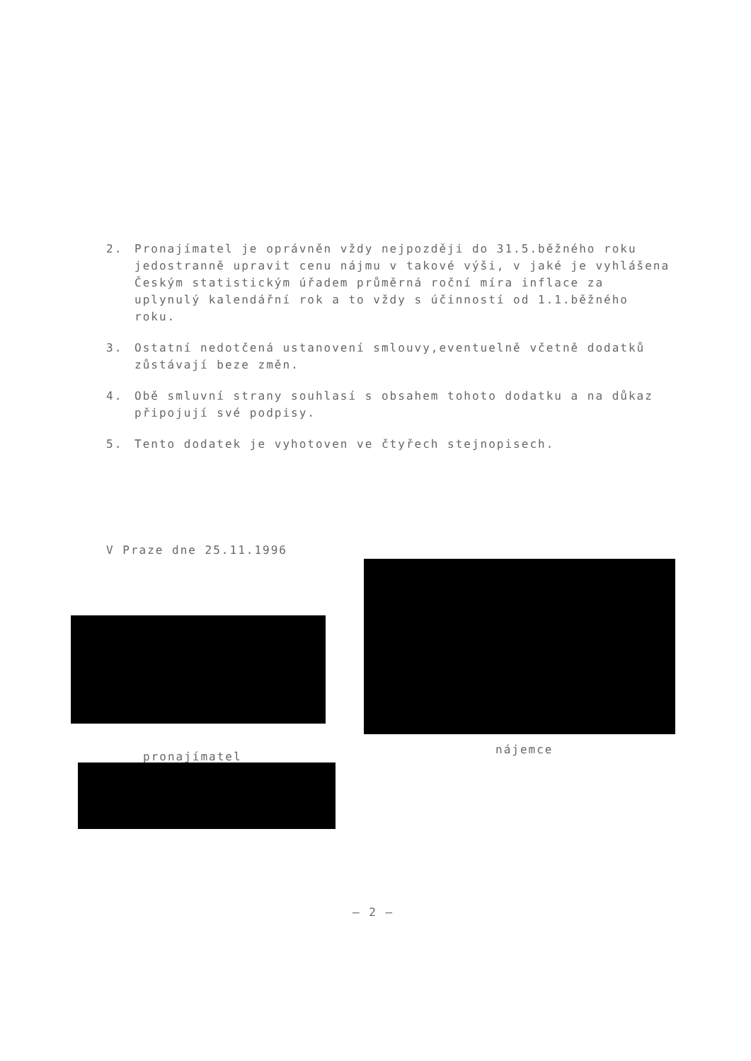2. Pronajímatel je oprávněn vždy nejpozději do 31.5.běžného roku jedostranně upravit cenu nájmu v takové výši, v jaké je vyhlášena Českým statistickým úřadem průměrná roční míra inflace za uplynulý kalendářní rok a to vždy s účinností od 1.1.běžného roku.
3. Ostatní nedotčená ustanovení smlouvy,eventuelně včetně dodatků zůstávají beze změn.
4. Obě smluvní strany souhlasí s obsahem tohoto dodatku a na důkaz připojují své podpisy.
5. Tento dodatek je vyhotoven ve čtyřech stejnopisech.
V Praze dne 25.11.1996
nájemce
pronajímatel
– 2 –